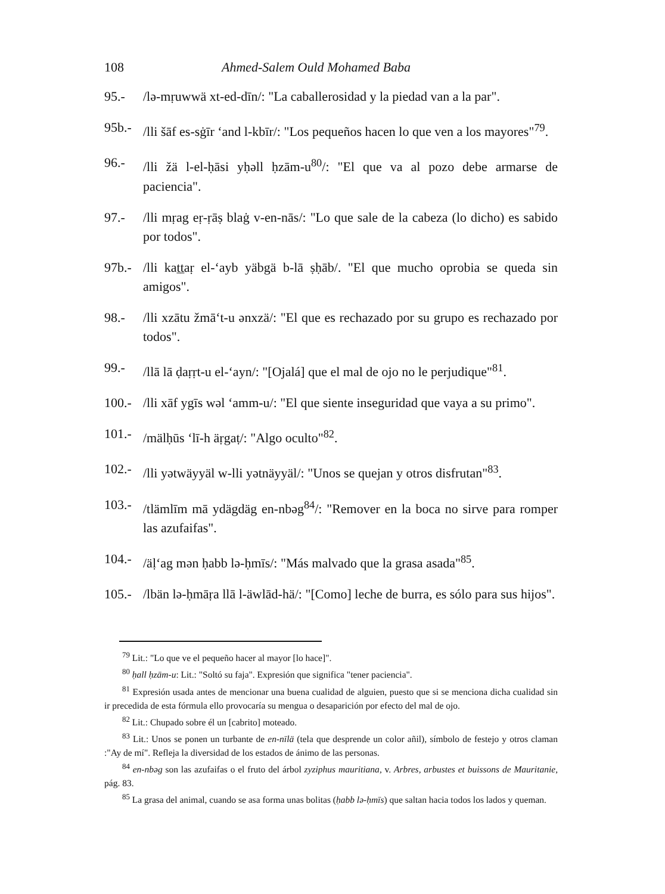108 Ahmed-Salem Ould Mohamed Baba
95.- /lə-mṛuwwä xt-ed-dīn/: "La caballerosidad y la piedad van a la par".
95b.- /lli šāf es-sġīr ‘and l-kbīr/: "Los pequeños hacen lo que ven a los mayores"<sup>79</sup>.
96.- /lli žä l-el-ḥāsi yḥəll ḥzām-u<sup>80</sup>/: "El que va al pozo debe armarse de paciencia".
97.- /lli mṛag eṛ-ṛāṣ blaġ v-en-nās/: "Lo que sale de la cabeza (lo dicho) es sabido por todos".
97b.- /lli kaṯṯaṛ el-‘ayb yäbgä b-lā ṣḥāb/. "El que mucho oprobia se queda sin amigos".
98.- /lli xzātu žmā‘t-u ənxzä/: "El que es rechazado por su grupo es rechazado por todos".
99.- /llā lā ḍaṛṛt-u el-‘ayn/: "[Ojalá] que el mal de ojo no le perjudique"<sup>81</sup>.
100.- /lli xāf ygīs wəl ‘amm-u/: "El que siente inseguridad que vaya a su primo".
101.- /mälḥūs ‘lī-h äṛgaṭ/: "Algo oculto"<sup>82</sup>.
102.- /lli yətwäyyäl w-lli yətnäyyäl/: "Unos se quejan y otros disfrutan"<sup>83</sup>.
103.- /tlämlīm mā ydägdäg en-nbəg<sup>84</sup>/: "Remover en la boca no sirve para romper las azufaifas".
104.- /äḷ‘ag mən ḥabb lə-ḥmīs/: "Más malvado que la grasa asada"<sup>85</sup>.
105.- /lbän lə-ḥmāṛa llā l-äwlād-hä/: "[Como] leche de burra, es sólo para sus hijos".
<sup>79</sup> Lit.: "Lo que ve el pequeño hacer al mayor [lo hace]".
<sup>80</sup> ḥall ḥzām-u: Lit.: "Soltó su faja". Expresión que significa "tener paciencia".
<sup>81</sup> Expresión usada antes de mencionar una buena cualidad de alguien, puesto que si se menciona dicha cualidad sin ir precedida de esta fórmula ello provocaría su mengua o desaparición por efecto del mal de ojo.
<sup>82</sup> Lit.: Chupado sobre él un [cabrito] moteado.
<sup>83</sup> Lit.: Unos se ponen un turbante de en-nīlä (tela que desprende un color añil), símbolo de festejo y otros claman :"Ay de mí". Refleja la diversidad de los estados de ánimo de las personas.
<sup>84</sup> en-nbəg son las azufaifas o el fruto del árbol zyziphus mauritiana, v. Arbres, arbustes et buissons de Mauritanie, pág. 83.
<sup>85</sup> La grasa del animal, cuando se asa forma unas bolitas (ḥabb lə-ḥmīs) que saltan hacia todos los lados y queman.